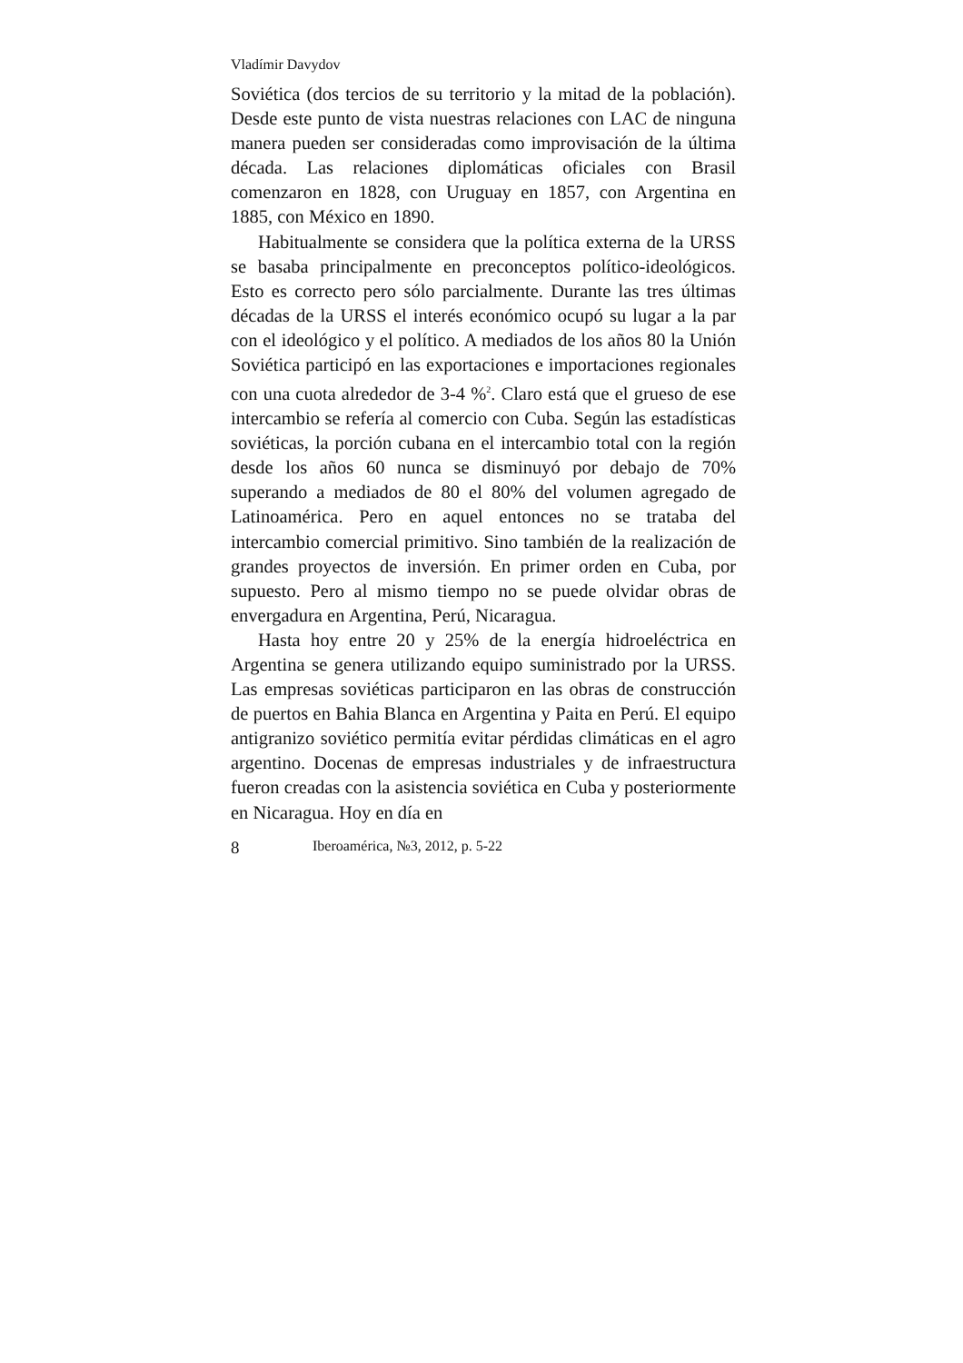Vladímir Davydov
Soviética (dos tercios de su territorio y la mitad de la población). Desde este punto de vista nuestras relaciones con LAC de ninguna manera pueden ser consideradas como improvisación de la última década. Las relaciones diplomáticas oficiales con Brasil comenzaron en 1828, con Uruguay en 1857, con Argentina en 1885, con México en 1890.
Habitualmente se considera que la política externa de la URSS se basaba principalmente en preconceptos político-ideológicos. Esto es correcto pero sólo parcialmente. Durante las tres últimas décadas de la URSS el interés económico ocupó su lugar a la par con el ideológico y el político. A mediados de los años 80 la Unión Soviética participó en las exportaciones e importaciones regionales con una cuota alrededor de 3-4 %<sup>2</sup>. Claro está que el grueso de ese intercambio se refería al comercio con Cuba. Según las estadísticas soviéticas, la porción cubana en el intercambio total con la región desde los años 60 nunca se disminuyó por debajo de 70% superando a mediados de 80 el 80% del volumen agregado de Latinoamérica. Pero en aquel entonces no se trataba del intercambio comercial primitivo. Sino también de la realización de grandes proyectos de inversión. En primer orden en Cuba, por supuesto. Pero al mismo tiempo no se puede olvidar obras de envergadura en Argentina, Perú, Nicaragua.
Hasta hoy entre 20 y 25% de la energía hidroeléctrica en Argentina se genera utilizando equipo suministrado por la URSS. Las empresas soviéticas participaron en las obras de construcción de puertos en Bahia Blanca en Argentina y Paita en Perú. El equipo antigranizo soviético permitía evitar pérdidas climáticas en el agro argentino. Docenas de empresas industriales y de infraestructura fueron creadas con la asistencia soviética en Cuba y posteriormente en Nicaragua. Hoy en día en
8 Iberoamérica, №3, 2012, p. 5-22